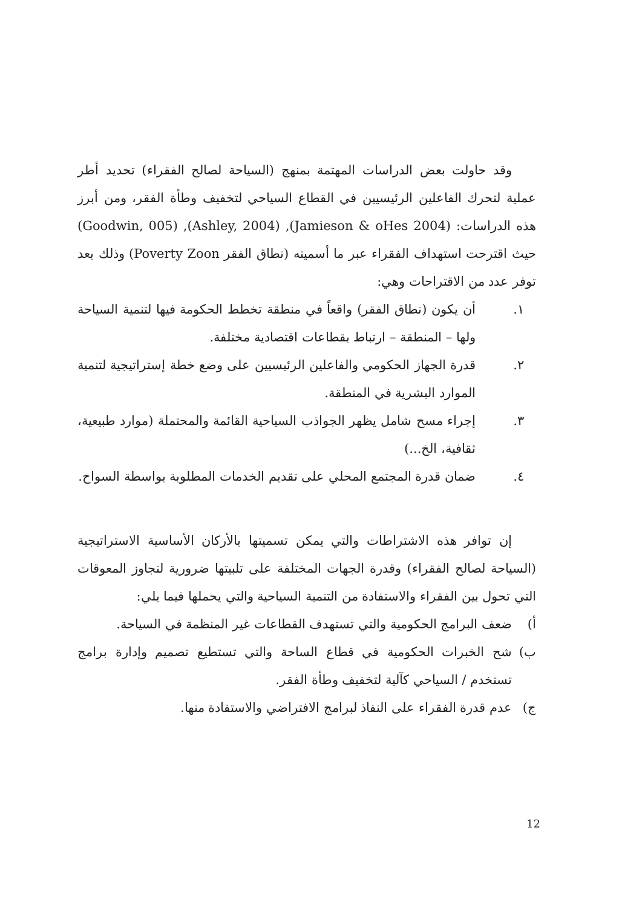وقد حاولت بعض الدراسات المهتمة بمنهج (السياحة لصالح الفقراء) تحديد أطر عملية لتحرك الفاعلين الرئيسيين في القطاع السياحي لتخفيف وطأة الفقر، ومن أبرز هذه الدراسات: (Jamieson & oHes 2004), (Ashley, 2004), (Goodwin, 005) حيث اقترحت استهداف الفقراء عبر ما أسميته (نطاق الفقر Poverty Zoon) وذلك بعد توفر عدد من الاقتراحات وهي:
١. أن يكون (نطاق الفقر) واقعاً في منطقة تخطط الحكومة فيها لتنمية السياحة ولها – المنطقة – ارتباط بقطاعات اقتصادية مختلفة.
٢. قدرة الجهاز الحكومي والفاعلين الرئيسيين على وضع خطة إستراتيجية لتنمية الموارد البشرية في المنطقة.
٣. إجراء مسح شامل يظهر الجواذب السياحية القائمة والمحتملة (موارد طبيعية، ثقافية، الخ...)
٤. ضمان قدرة المجتمع المحلي على تقديم الخدمات المطلوبة بواسطة السواح.
إن توافر هذه الاشتراطات والتي يمكن تسميتها بالأركان الأساسية الاستراتيجية (السياحة لصالح الفقراء) وقدرة الجهات المختلفة على تلبيتها ضرورية لتجاوز المعوقات التي تحول بين الفقراء والاستفادة من التنمية السياحية والتي يحملها فيما يلي:
أ) ضعف البرامج الحكومية والتي تستهدف القطاعات غير المنظمة في السياحة.
ب) شح الخبرات الحكومية في قطاع الساحة والتي تستطيع تصميم وإدارة برامج تستخدم / السياحي كآلية لتخفيف وطأة الفقر.
ج) عدم قدرة الفقراء على النفاذ لبرامج الافتراضي والاستفادة منها.
12